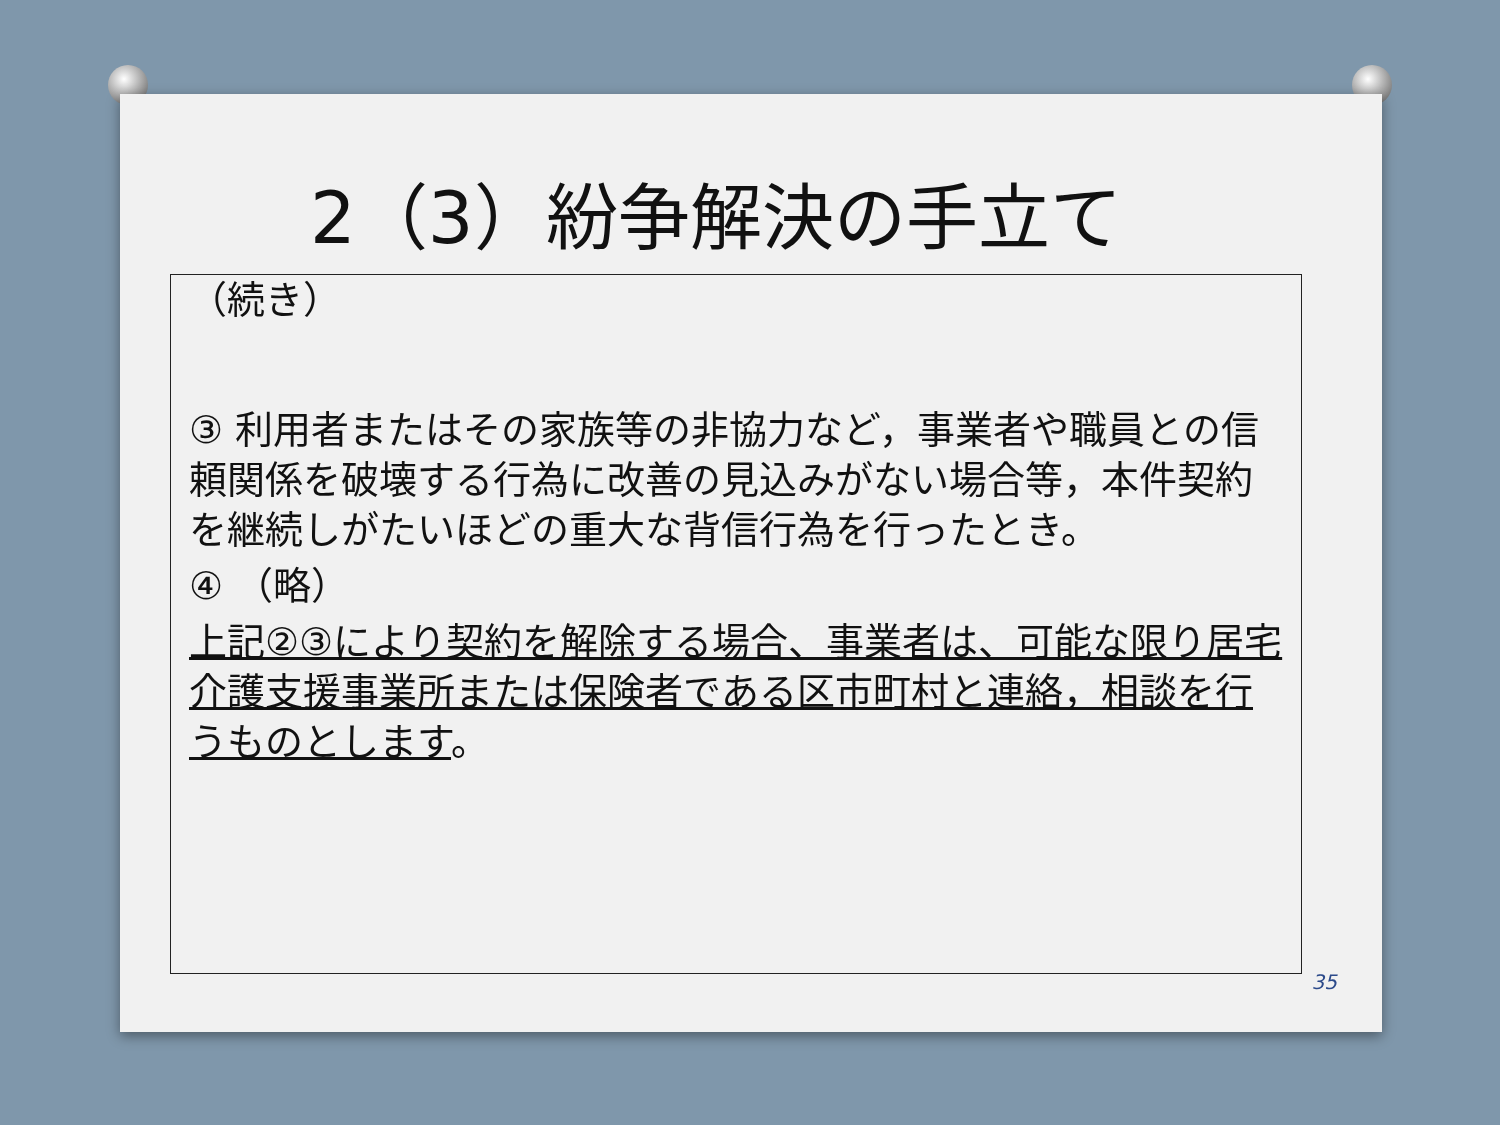2（3）紛争解決の手立て
（続き）
③ 利用者またはその家族等の非協力など，事業者や職員との信頼関係を破壊する行為に改善の見込みがない場合等，本件契約を継続しがたいほどの重大な背信行為を行ったとき。
④ （略）
上記②③により契約を解除する場合、事業者は、可能な限り居宅介護支援事業所または保険者である区市町村と連絡，相談を行うものとします。
35